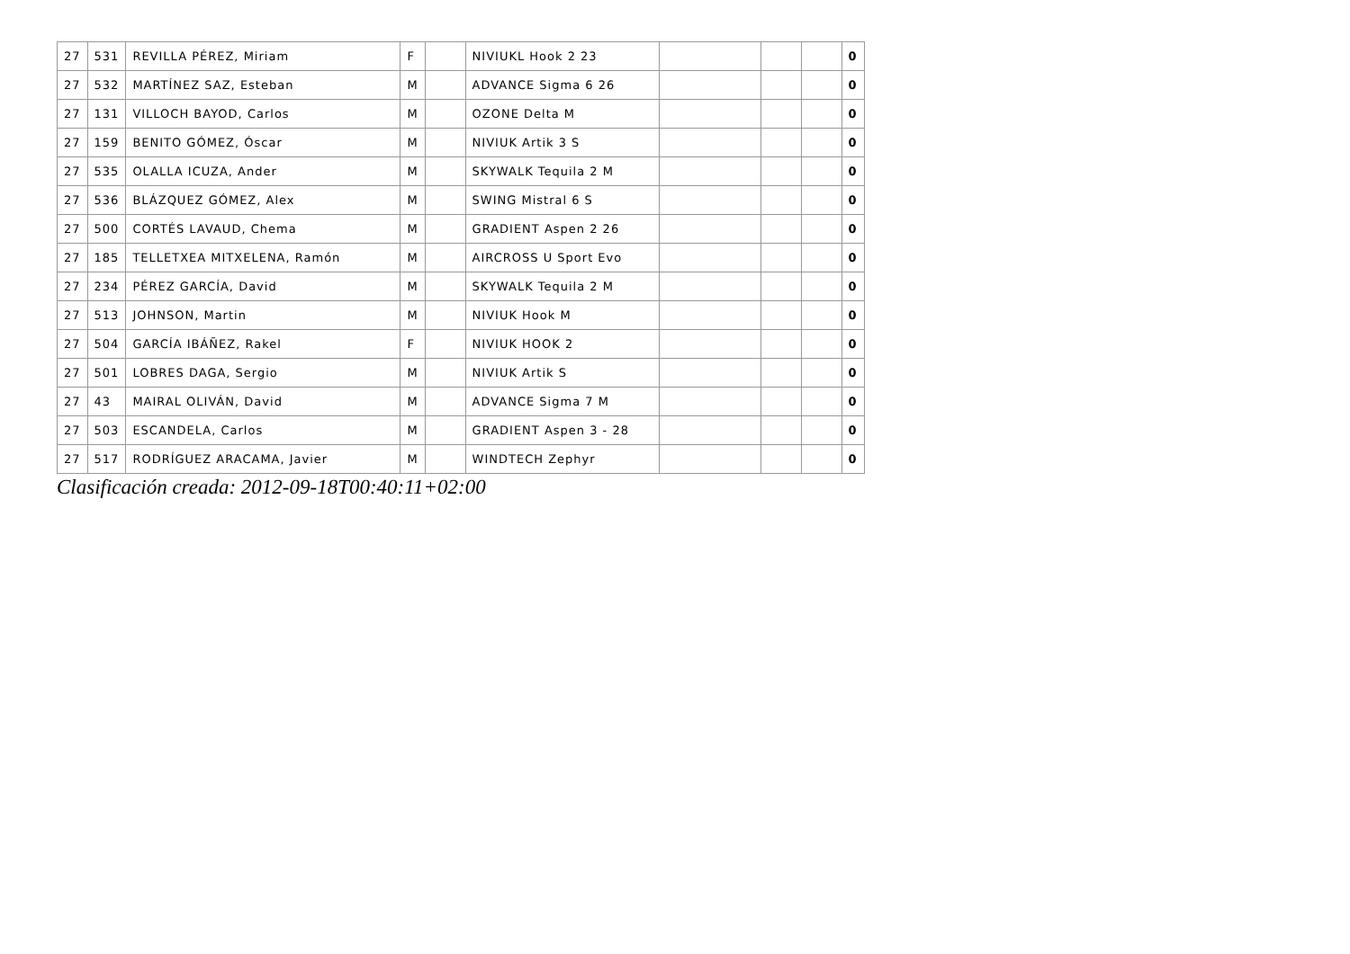| 27 | 531 | REVILLA PÉREZ, Miriam | F | | NIVIUKL Hook 2 23 | | | | 0 |
| 27 | 532 | MARTÍNEZ SAZ, Esteban | M | | ADVANCE Sigma 6 26 | | | | 0 |
| 27 | 131 | VILLOCH BAYOD, Carlos | M | | OZONE Delta M | | | | 0 |
| 27 | 159 | BENITO GÓMEZ, Óscar | M | | NIVIUK Artik 3 S | | | | 0 |
| 27 | 535 | OLALLA ICUZA, Ander | M | | SKYWALK Tequila 2 M | | | | 0 |
| 27 | 536 | BLÁZQUEZ GÓMEZ, Alex | M | | SWING Mistral 6 S | | | | 0 |
| 27 | 500 | CORTÉS LAVAUD, Chema | M | | GRADIENT Aspen 2 26 | | | | 0 |
| 27 | 185 | TELLETXEA MITXELENA, Ramón | M | | AIRCROSS U Sport Evo | | | | 0 |
| 27 | 234 | PÉREZ GARCÍA, David | M | | SKYWALK Tequila 2 M | | | | 0 |
| 27 | 513 | JOHNSON, Martin | M | | NIVIUK Hook M | | | | 0 |
| 27 | 504 | GARCÍA IBÁÑEZ, Rakel | F | | NIVIUK HOOK 2 | | | | 0 |
| 27 | 501 | LOBRES DAGA, Sergio | M | | NIVIUK Artik S | | | | 0 |
| 27 | 43 | MAIRAL OLIVÁN, David | M | | ADVANCE Sigma 7 M | | | | 0 |
| 27 | 503 | ESCANDELA, Carlos | M | | GRADIENT Aspen 3 - 28 | | | | 0 |
| 27 | 517 | RODRÍGUEZ ARACAMA, Javier | M | | WINDTECH Zephyr | | | | 0 |
Clasificación creada: 2012-09-18T00:40:11+02:00